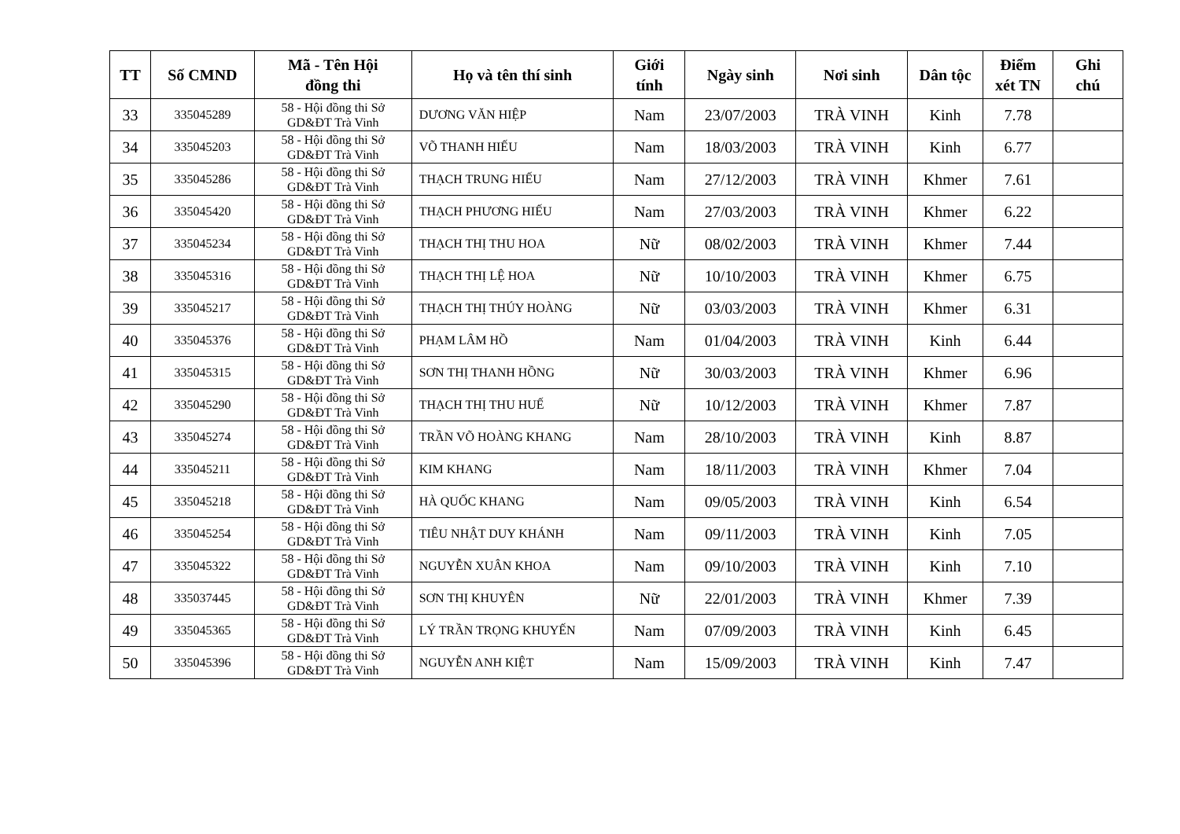| TT | Số CMND | Mã - Tên Hội đồng thi | Họ và tên thí sinh | Giới tính | Ngày sinh | Nơi sinh | Dân tộc | Điểm xét TN | Ghi chú |
| --- | --- | --- | --- | --- | --- | --- | --- | --- | --- |
| 33 | 335045289 | 58 - Hội đồng thi Sở GD&ĐT Trà Vinh | DƯƠNG VĂN HIỆP | Nam | 23/07/2003 | TRÀ VINH | Kinh | 7.78 | |
| 34 | 335045203 | 58 - Hội đồng thi Sở GD&ĐT Trà Vinh | VÕ THANH HIẾU | Nam | 18/03/2003 | TRÀ VINH | Kinh | 6.77 | |
| 35 | 335045286 | 58 - Hội đồng thi Sở GD&ĐT Trà Vinh | THẠCH TRUNG HIẾU | Nam | 27/12/2003 | TRÀ VINH | Khmer | 7.61 | |
| 36 | 335045420 | 58 - Hội đồng thi Sở GD&ĐT Trà Vinh | THẠCH PHƯƠNG HIẾU | Nam | 27/03/2003 | TRÀ VINH | Khmer | 6.22 | |
| 37 | 335045234 | 58 - Hội đồng thi Sở GD&ĐT Trà Vinh | THẠCH THỊ THU HOA | Nữ | 08/02/2003 | TRÀ VINH | Khmer | 7.44 | |
| 38 | 335045316 | 58 - Hội đồng thi Sở GD&ĐT Trà Vinh | THẠCH THỊ LỆ HOA | Nữ | 10/10/2003 | TRÀ VINH | Khmer | 6.75 | |
| 39 | 335045217 | 58 - Hội đồng thi Sở GD&ĐT Trà Vinh | THẠCH THỊ THÚY HOÀNG | Nữ | 03/03/2003 | TRÀ VINH | Khmer | 6.31 | |
| 40 | 335045376 | 58 - Hội đồng thi Sở GD&ĐT Trà Vinh | PHẠM LÂM HỒ | Nam | 01/04/2003 | TRÀ VINH | Kinh | 6.44 | |
| 41 | 335045315 | 58 - Hội đồng thi Sở GD&ĐT Trà Vinh | SƠN THỊ THANH HỒNG | Nữ | 30/03/2003 | TRÀ VINH | Khmer | 6.96 | |
| 42 | 335045290 | 58 - Hội đồng thi Sở GD&ĐT Trà Vinh | THẠCH THỊ THU HUẾ | Nữ | 10/12/2003 | TRÀ VINH | Khmer | 7.87 | |
| 43 | 335045274 | 58 - Hội đồng thi Sở GD&ĐT Trà Vinh | TRẦN VÕ HOÀNG KHANG | Nam | 28/10/2003 | TRÀ VINH | Kinh | 8.87 | |
| 44 | 335045211 | 58 - Hội đồng thi Sở GD&ĐT Trà Vinh | KIM KHANG | Nam | 18/11/2003 | TRÀ VINH | Khmer | 7.04 | |
| 45 | 335045218 | 58 - Hội đồng thi Sở GD&ĐT Trà Vinh | HÀ QUỐC KHANG | Nam | 09/05/2003 | TRÀ VINH | Kinh | 6.54 | |
| 46 | 335045254 | 58 - Hội đồng thi Sở GD&ĐT Trà Vinh | TIÊU NHẬT DUY KHÁNH | Nam | 09/11/2003 | TRÀ VINH | Kinh | 7.05 | |
| 47 | 335045322 | 58 - Hội đồng thi Sở GD&ĐT Trà Vinh | NGUYỄN XUÂN KHOA | Nam | 09/10/2003 | TRÀ VINH | Kinh | 7.10 | |
| 48 | 335037445 | 58 - Hội đồng thi Sở GD&ĐT Trà Vinh | SƠN THỊ KHUYÊN | Nữ | 22/01/2003 | TRÀ VINH | Khmer | 7.39 | |
| 49 | 335045365 | 58 - Hội đồng thi Sở GD&ĐT Trà Vinh | LÝ TRẦN TRỌNG KHUYẾN | Nam | 07/09/2003 | TRÀ VINH | Kinh | 6.45 | |
| 50 | 335045396 | 58 - Hội đồng thi Sở GD&ĐT Trà Vinh | NGUYỄN ANH KIỆT | Nam | 15/09/2003 | TRÀ VINH | Kinh | 7.47 | |